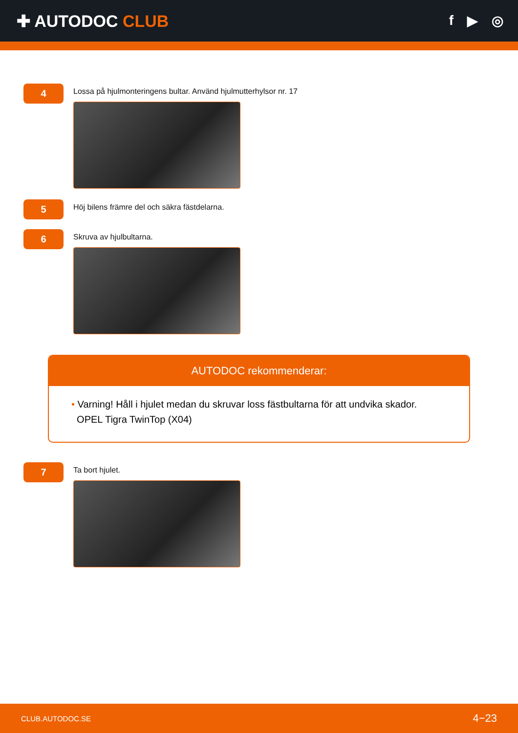✚ AUTODOC CLUB
f ▶ ◎
4
Lossa på hjulmonteringens bultar. Använd hjulmutterhylsor nr. 17
5
Höj bilens främre del och säkra fästdelarna.
6
Skruva av hjulbultarna.
AUTODOC rekommenderar:
• Varning! Håll i hjulet medan du skruvar loss fästbultarna för att undvika skador.
OPEL Tigra TwinTop (X04)
7
Ta bort hjulet.
CLUB.AUTODOC.SE 4−23